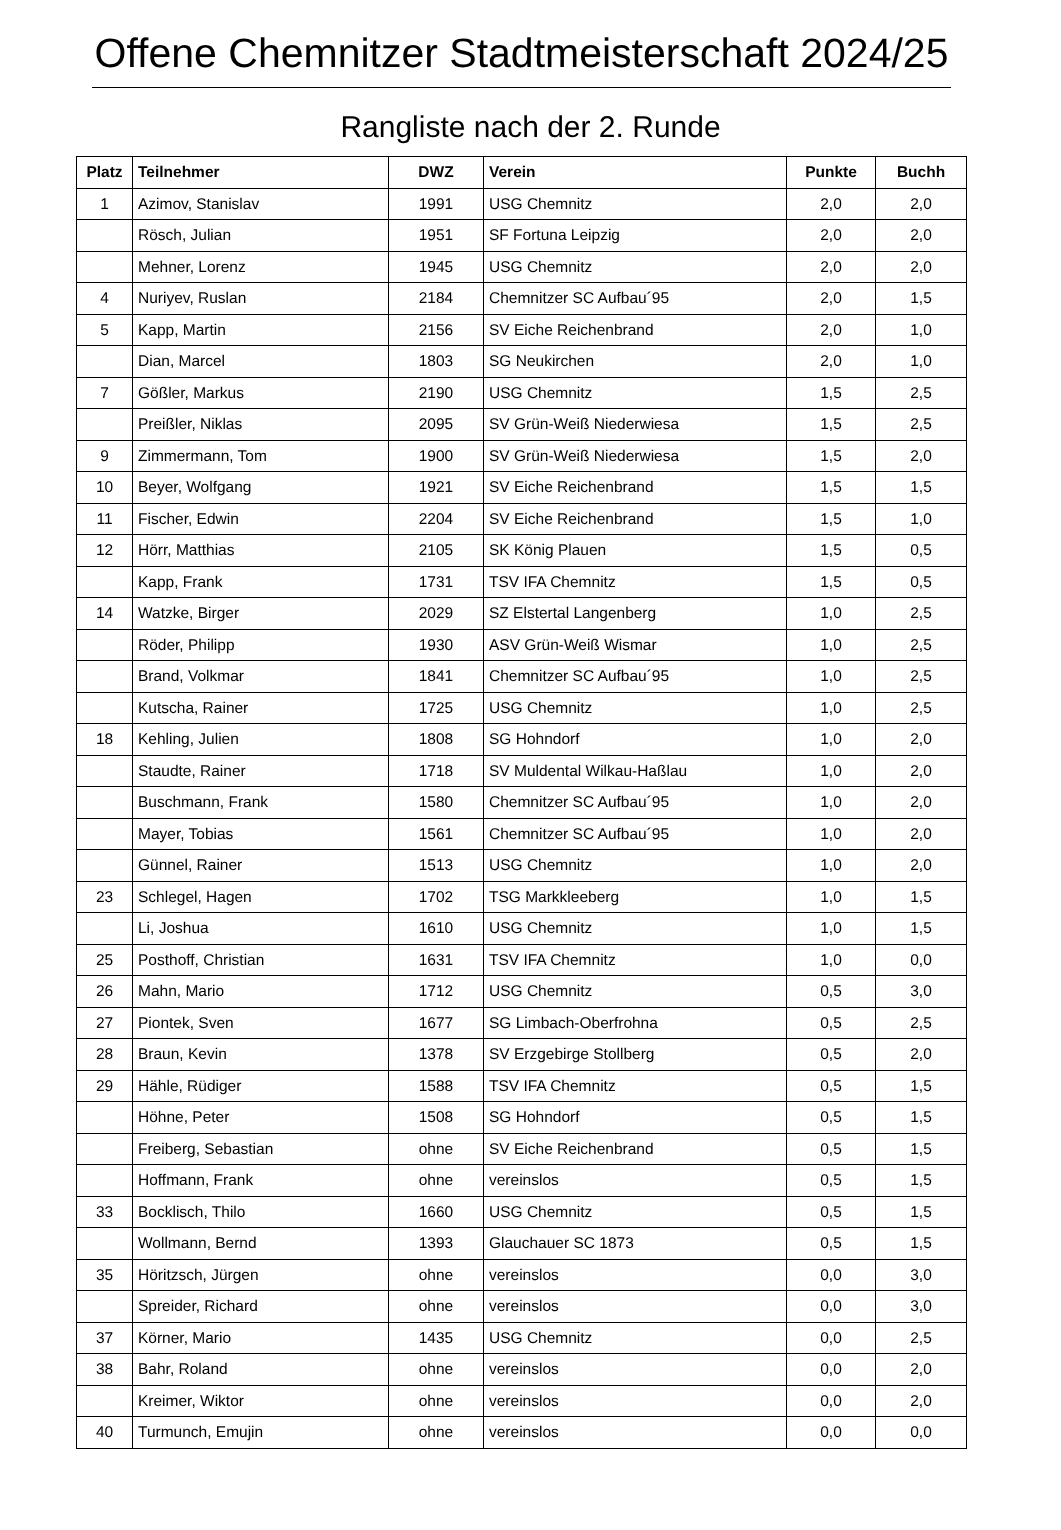Offene Chemnitzer Stadtmeisterschaft 2024/25
Rangliste nach der 2. Runde
| Platz | Teilnehmer | DWZ | Verein | Punkte | Buchh |
| --- | --- | --- | --- | --- | --- |
| 1 | Azimov, Stanislav | 1991 | USG Chemnitz | 2,0 | 2,0 |
| | Rösch, Julian | 1951 | SF Fortuna Leipzig | 2,0 | 2,0 |
| | Mehner, Lorenz | 1945 | USG Chemnitz | 2,0 | 2,0 |
| 4 | Nuriyev, Ruslan | 2184 | Chemnitzer SC Aufbau´95 | 2,0 | 1,5 |
| 5 | Kapp, Martin | 2156 | SV Eiche Reichenbrand | 2,0 | 1,0 |
| | Dian, Marcel | 1803 | SG Neukirchen | 2,0 | 1,0 |
| 7 | Gößler, Markus | 2190 | USG Chemnitz | 1,5 | 2,5 |
| | Preißler, Niklas | 2095 | SV Grün-Weiß Niederwiesa | 1,5 | 2,5 |
| 9 | Zimmermann, Tom | 1900 | SV Grün-Weiß Niederwiesa | 1,5 | 2,0 |
| 10 | Beyer, Wolfgang | 1921 | SV Eiche Reichenbrand | 1,5 | 1,5 |
| 11 | Fischer, Edwin | 2204 | SV Eiche Reichenbrand | 1,5 | 1,0 |
| 12 | Hörr, Matthias | 2105 | SK König Plauen | 1,5 | 0,5 |
| | Kapp, Frank | 1731 | TSV IFA Chemnitz | 1,5 | 0,5 |
| 14 | Watzke, Birger | 2029 | SZ Elstertal Langenberg | 1,0 | 2,5 |
| | Röder, Philipp | 1930 | ASV Grün-Weiß Wismar | 1,0 | 2,5 |
| | Brand, Volkmar | 1841 | Chemnitzer SC Aufbau´95 | 1,0 | 2,5 |
| | Kutscha, Rainer | 1725 | USG Chemnitz | 1,0 | 2,5 |
| 18 | Kehling, Julien | 1808 | SG Hohndorf | 1,0 | 2,0 |
| | Staudte, Rainer | 1718 | SV Muldental Wilkau-Haßlau | 1,0 | 2,0 |
| | Buschmann, Frank | 1580 | Chemnitzer SC Aufbau´95 | 1,0 | 2,0 |
| | Mayer, Tobias | 1561 | Chemnitzer SC Aufbau´95 | 1,0 | 2,0 |
| | Günnel, Rainer | 1513 | USG Chemnitz | 1,0 | 2,0 |
| 23 | Schlegel, Hagen | 1702 | TSG Markkleeberg | 1,0 | 1,5 |
| | Li, Joshua | 1610 | USG Chemnitz | 1,0 | 1,5 |
| 25 | Posthoff, Christian | 1631 | TSV IFA Chemnitz | 1,0 | 0,0 |
| 26 | Mahn, Mario | 1712 | USG Chemnitz | 0,5 | 3,0 |
| 27 | Piontek, Sven | 1677 | SG Limbach-Oberfrohna | 0,5 | 2,5 |
| 28 | Braun, Kevin | 1378 | SV Erzgebirge Stollberg | 0,5 | 2,0 |
| 29 | Hähle, Rüdiger | 1588 | TSV IFA Chemnitz | 0,5 | 1,5 |
| | Höhne, Peter | 1508 | SG Hohndorf | 0,5 | 1,5 |
| | Freiberg, Sebastian | ohne | SV Eiche Reichenbrand | 0,5 | 1,5 |
| | Hoffmann, Frank | ohne | vereinslos | 0,5 | 1,5 |
| 33 | Bocklisch, Thilo | 1660 | USG Chemnitz | 0,5 | 1,5 |
| | Wollmann, Bernd | 1393 | Glauchauer SC 1873 | 0,5 | 1,5 |
| 35 | Höritzsch, Jürgen | ohne | vereinslos | 0,0 | 3,0 |
| | Spreider, Richard | ohne | vereinslos | 0,0 | 3,0 |
| 37 | Körner, Mario | 1435 | USG Chemnitz | 0,0 | 2,5 |
| 38 | Bahr, Roland | ohne | vereinslos | 0,0 | 2,0 |
| | Kreimer, Wiktor | ohne | vereinslos | 0,0 | 2,0 |
| 40 | Turmunch, Emujin | ohne | vereinslos | 0,0 | 0,0 |